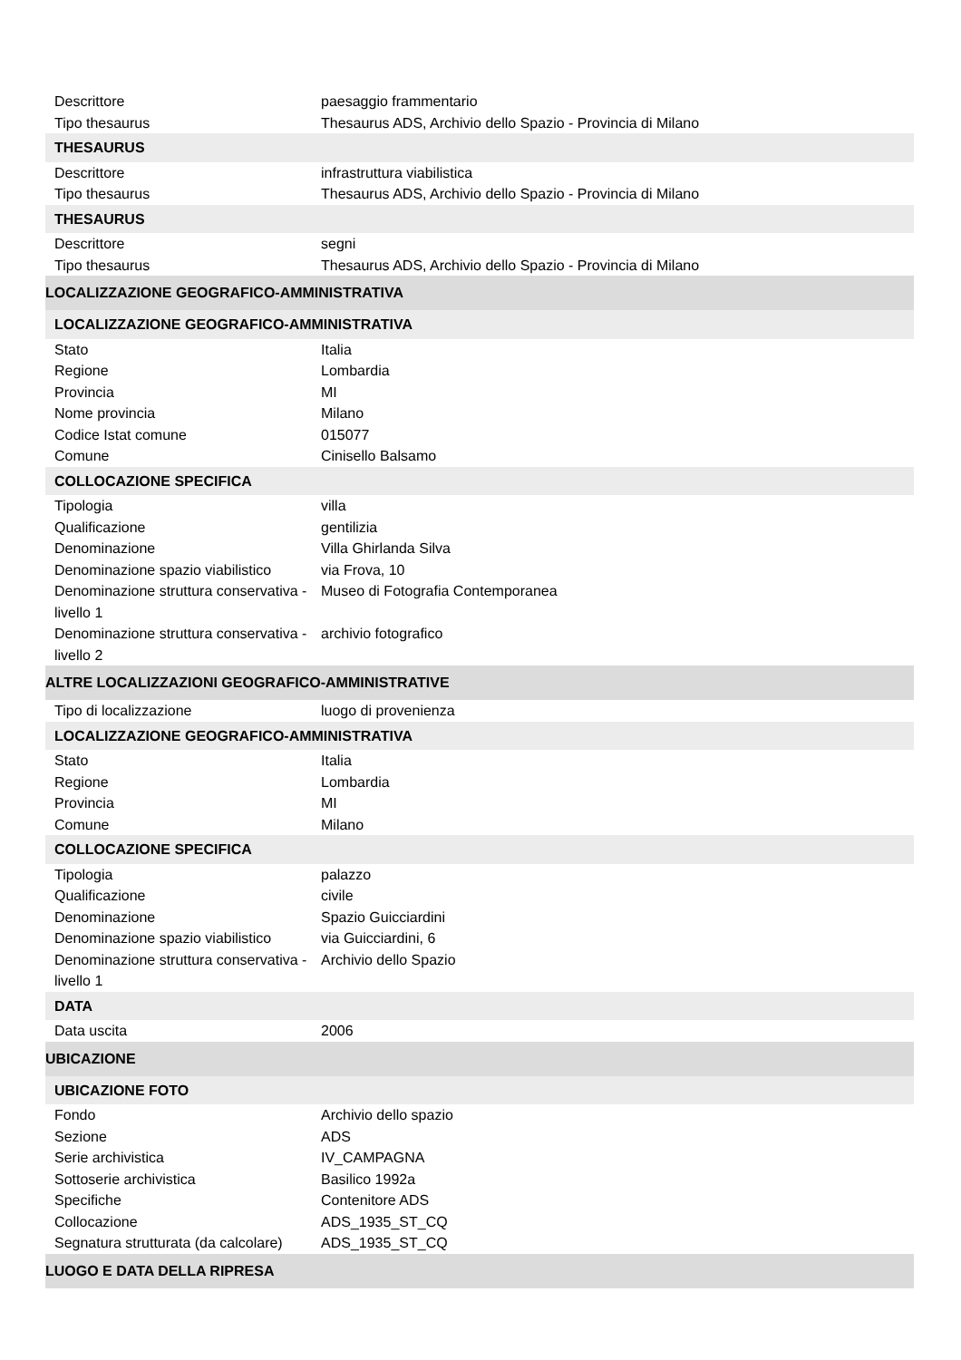| Descrittore | paesaggio frammentario |
| Tipo thesaurus | Thesaurus ADS, Archivio dello Spazio - Provincia di Milano |
| THESAURUS | |
| Descrittore | infrastruttura viabilistica |
| Tipo thesaurus | Thesaurus ADS, Archivio dello Spazio - Provincia di Milano |
| THESAURUS | |
| Descrittore | segni |
| Tipo thesaurus | Thesaurus ADS, Archivio dello Spazio - Provincia di Milano |
| LOCALIZZAZIONE GEOGRAFICO-AMMINISTRATIVA | |
| LOCALIZZAZIONE GEOGRAFICO-AMMINISTRATIVA | |
| Stato | Italia |
| Regione | Lombardia |
| Provincia | MI |
| Nome provincia | Milano |
| Codice Istat comune | 015077 |
| Comune | Cinisello Balsamo |
| COLLOCAZIONE SPECIFICA | |
| Tipologia | villa |
| Qualificazione | gentilizia |
| Denominazione | Villa Ghirlanda Silva |
| Denominazione spazio viabilistico | via Frova, 10 |
| Denominazione struttura conservativa - livello 1 | Museo di Fotografia Contemporanea |
| Denominazione struttura conservativa - livello 2 | archivio fotografico |
| ALTRE LOCALIZZAZIONI GEOGRAFICO-AMMINISTRATIVE | |
| Tipo di localizzazione | luogo di provenienza |
| LOCALIZZAZIONE GEOGRAFICO-AMMINISTRATIVA | |
| Stato | Italia |
| Regione | Lombardia |
| Provincia | MI |
| Comune | Milano |
| COLLOCAZIONE SPECIFICA | |
| Tipologia | palazzo |
| Qualificazione | civile |
| Denominazione | Spazio Guicciardini |
| Denominazione spazio viabilistico | via Guicciardini, 6 |
| Denominazione struttura conservativa - livello 1 | Archivio dello Spazio |
| DATA | |
| Data uscita | 2006 |
| UBICAZIONE | |
| UBICAZIONE FOTO | |
| Fondo | Archivio dello spazio |
| Sezione | ADS |
| Serie archivistica | IV_CAMPAGNA |
| Sottoserie archivistica | Basilico 1992a |
| Specifiche | Contenitore ADS |
| Collocazione | ADS_1935_ST_CQ |
| Segnatura strutturata (da calcolare) | ADS_1935_ST_CQ |
| LUOGO E DATA DELLA RIPRESA | |